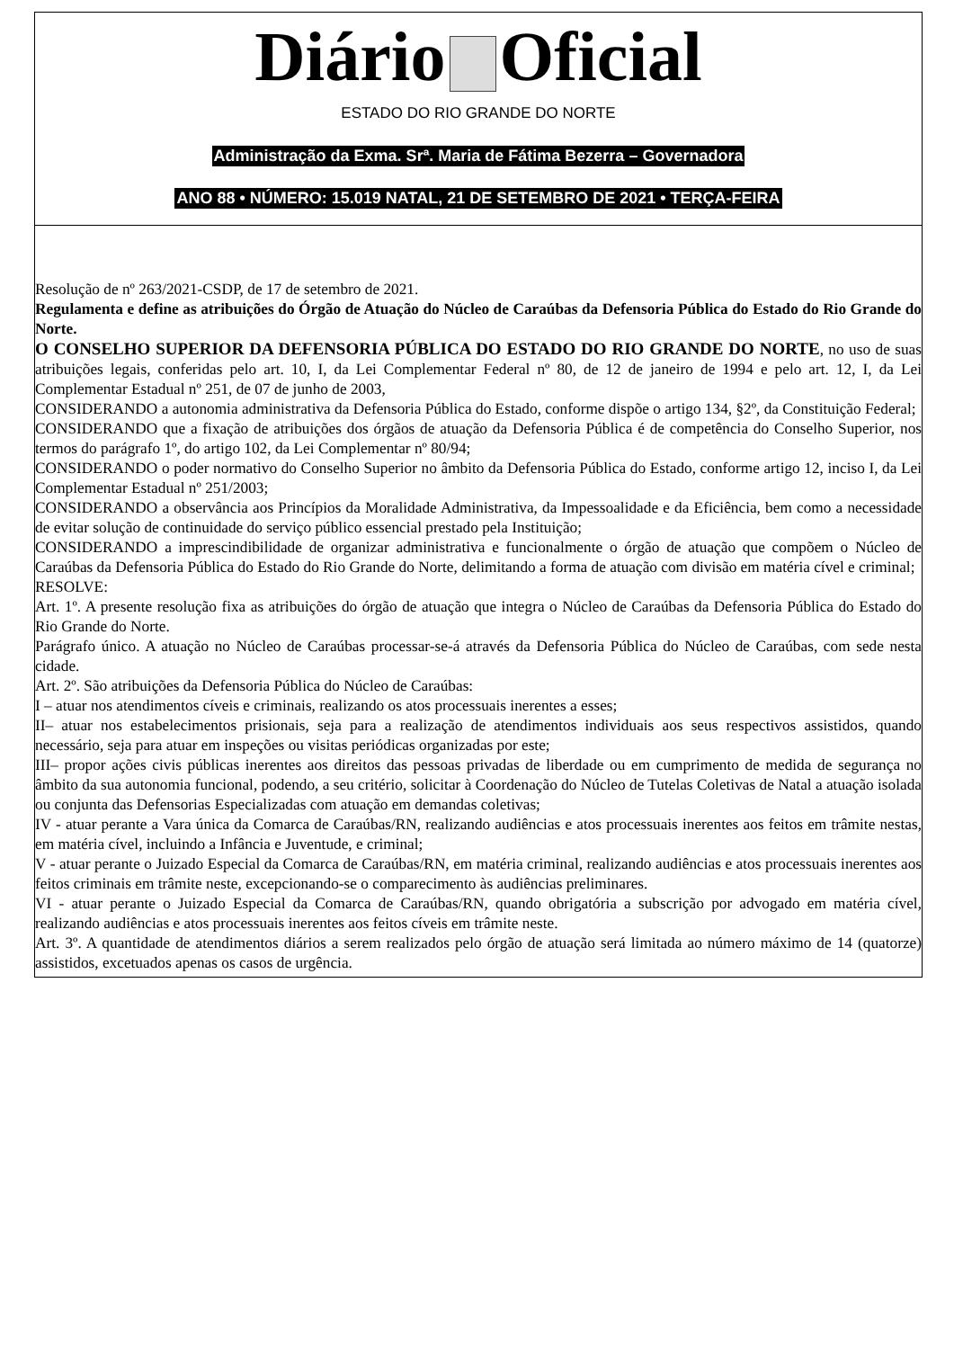Diário Oficial
ESTADO DO RIO GRANDE DO NORTE
Administração da Exma. Srª. Maria de Fátima Bezerra – Governadora
ANO 88 • NÚMERO: 15.019 NATAL, 21 DE SETEMBRO DE 2021 • TERÇA-FEIRA
Resolução de nº 263/2021-CSDP, de 17 de setembro de 2021.
Regulamenta e define as atribuições do Órgão de Atuação do Núcleo de Caraúbas da Defensoria Pública do Estado do Rio Grande do Norte.
O CONSELHO SUPERIOR DA DEFENSORIA PÚBLICA DO ESTADO DO RIO GRANDE DO NORTE, no uso de suas atribuições legais, conferidas pelo art. 10, I, da Lei Complementar Federal nº 80, de 12 de janeiro de 1994 e pelo art. 12, I, da Lei Complementar Estadual nº 251, de 07 de junho de 2003,
CONSIDERANDO a autonomia administrativa da Defensoria Pública do Estado, conforme dispõe o artigo 134, §2º, da Constituição Federal;
CONSIDERANDO que a fixação de atribuições dos órgãos de atuação da Defensoria Pública é de competência do Conselho Superior, nos termos do parágrafo 1º, do artigo 102, da Lei Complementar nº 80/94;
CONSIDERANDO o poder normativo do Conselho Superior no âmbito da Defensoria Pública do Estado, conforme artigo 12, inciso I, da Lei Complementar Estadual nº 251/2003;
CONSIDERANDO a observância aos Princípios da Moralidade Administrativa, da Impessoalidade e da Eficiência, bem como a necessidade de evitar solução de continuidade do serviço público essencial prestado pela Instituição;
CONSIDERANDO a imprescindibilidade de organizar administrativa e funcionalmente o órgão de atuação que compõem o Núcleo de Caraúbas da Defensoria Pública do Estado do Rio Grande do Norte, delimitando a forma de atuação com divisão em matéria cível e criminal;
RESOLVE:
Art. 1º. A presente resolução fixa as atribuições do órgão de atuação que integra o Núcleo de Caraúbas da Defensoria Pública do Estado do Rio Grande do Norte.
Parágrafo único. A atuação no Núcleo de Caraúbas processar-se-á através da Defensoria Pública do Núcleo de Caraúbas, com sede nesta cidade.
Art. 2º. São atribuições da Defensoria Pública do Núcleo de Caraúbas:
I – atuar nos atendimentos cíveis e criminais, realizando os atos processuais inerentes a esses;
II– atuar nos estabelecimentos prisionais, seja para a realização de atendimentos individuais aos seus respectivos assistidos, quando necessário, seja para atuar em inspeções ou visitas periódicas organizadas por este;
III– propor ações civis públicas inerentes aos direitos das pessoas privadas de liberdade ou em cumprimento de medida de segurança no âmbito da sua autonomia funcional, podendo, a seu critério, solicitar à Coordenação do Núcleo de Tutelas Coletivas de Natal a atuação isolada ou conjunta das Defensorias Especializadas com atuação em demandas coletivas;
IV - atuar perante a Vara única da Comarca de Caraúbas/RN, realizando audiências e atos processuais inerentes aos feitos em trâmite nestas, em matéria cível, incluindo a Infância e Juventude, e criminal;
V - atuar perante o Juizado Especial da Comarca de Caraúbas/RN, em matéria criminal, realizando audiências e atos processuais inerentes aos feitos criminais em trâmite neste, excepcionando-se o comparecimento às audiências preliminares.
VI - atuar perante o Juizado Especial da Comarca de Caraúbas/RN, quando obrigatória a subscrição por advogado em matéria cível, realizando audiências e atos processuais inerentes aos feitos cíveis em trâmite neste.
Art. 3º. A quantidade de atendimentos diários a serem realizados pelo órgão de atuação será limitada ao número máximo de 14 (quatorze) assistidos, excetuados apenas os casos de urgência.